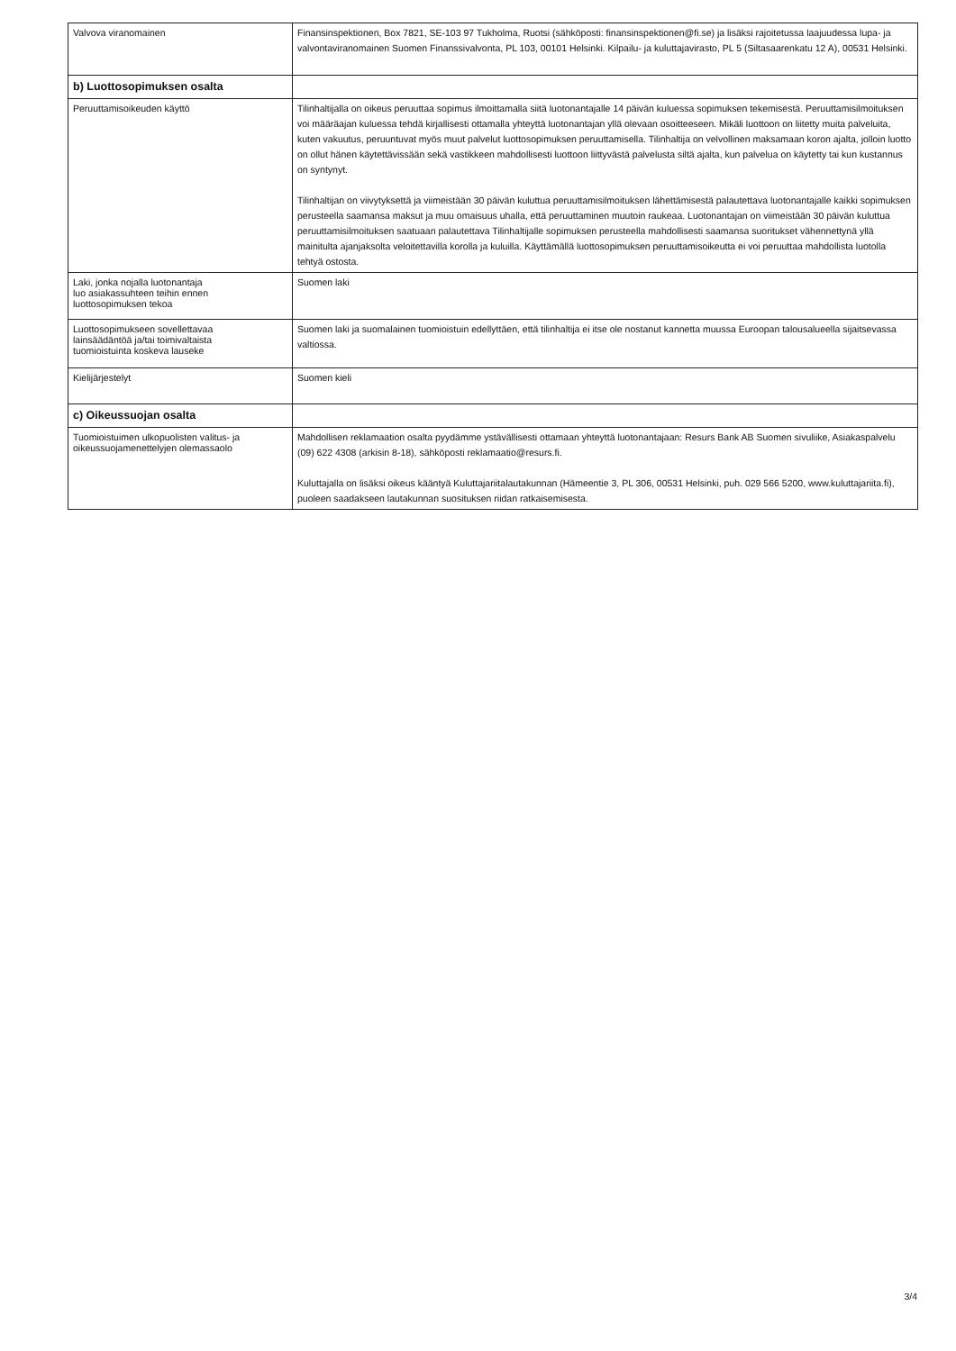| Valvova viranomainen | Finansinspektionen, Box 7821, SE-103 97 Tukholma, Ruotsi (sähköposti: finansinspektionen@fi.se) ja lisäksi rajoitetussa laajuudessa lupa- ja valvontaviranomainen Suomen Finanssivalvonta, PL 103, 00101 Helsinki. Kilpailu- ja kuluttajavirasto, PL 5 (Siltasaarenkatu 12 A), 00531 Helsinki. |
| b) Luottosopimuksen osalta | |
| Peruuttamisoikeuden käyttö | Tilinhaltijalla on oikeus peruuttaa sopimus ilmoittamalla siitä luotonantajalle 14 päivän kuluessa sopimuksen tekemisestä. Peruuttamisilmoituksen voi määräajan kuluessa tehdä kirjallisesti ottamalla yhteyttä luotonantajan yllä olevaan osoitteeseen. Mikäli luottoon on liitetty muita palveluita, kuten vakuutus, peruuntuvat myös muut palvelut luottosopimuksen peruuttamisella. Tilinhaltija on velvollinen maksamaan koron ajalta, jolloin luotto on ollut hänen käytettävissään sekä vastikkeen mahdollisesti luottoon liittyvästä palvelusta siltä ajalta, kun palvelua on käytetty tai kun kustannus on syntynyt. Tilinhaltijan on viivytyksettä ja viimeistään 30 päivän kuluttua peruuttamisilmoituksen lähettämisestä palautettava luotonantajalle kaikki sopimuksen perusteella saamansa maksut ja muu omaisuus uhalla, että peruuttaminen muutoin raukeaa. Luotonantajan on viimeistään 30 päivän kuluttua peruuttamisilmoituksen saatuaan palautettava Tilinhaltijalle sopimuksen perusteella mahdollisesti saamansa suoritukset vähennettynä yllä mainitulta ajanjaksolta veloitettavilla korolla ja kuluilla. Käyttämällä luottosopimuksen peruuttamisoikeutta ei voi peruuttaa mahdollista luotolla tehtyä ostosta. |
| Laki, jonka nojalla luotonantaja luo asiakassuhteen teihin ennen luottosopimuksen tekoa | Suomen laki |
| Luottosopimukseen sovellettavaa lainsäädäntöä ja/tai toimivaltaista tuomioistuinta koskeva lauseke | Suomen laki ja suomalainen tuomioistuin edellyttäen, että tilinhaltija ei itse ole nostanut kannetta muussa Euroopan talousalueella sijaitsevassa valtiossa. |
| Kielijärjestelyt | Suomen kieli |
| c) Oikeussuojan osalta | |
| Tuomioistuimen ulkopuolisten valitus- ja oikeussuojamenettelyjen olemassaolo | Mahdollisen reklamaation osalta pyydämme ystävällisesti ottamaan yhteyttä luotonantajaan: Resurs Bank AB Suomen sivuliike, Asiakaspalvelu (09) 622 4308 (arkisin 8-18), sähköposti reklamaatio@resurs.fi. Kuluttajalla on lisäksi oikeus kääntyä Kuluttajariitalautakunnan (Hämeentie 3, PL 306, 00531 Helsinki, puh. 029 566 5200, www.kuluttajariita.fi), puoleen saadakseen lautakunnan suosituksen riidan ratkaisemisesta. |
3/4